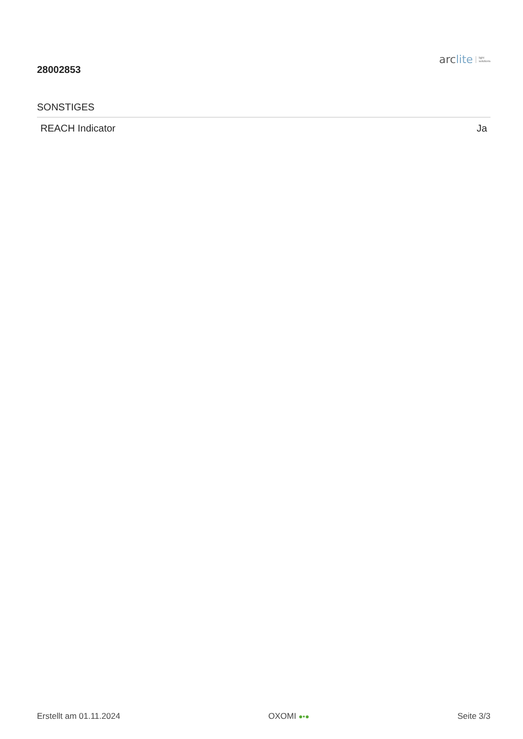28002853
arclite
light
solutions
SONSTIGES
| REACH Indicator | Ja |
Erstellt am 01.11.2024 OXOMI ●•●
Seite 3/3